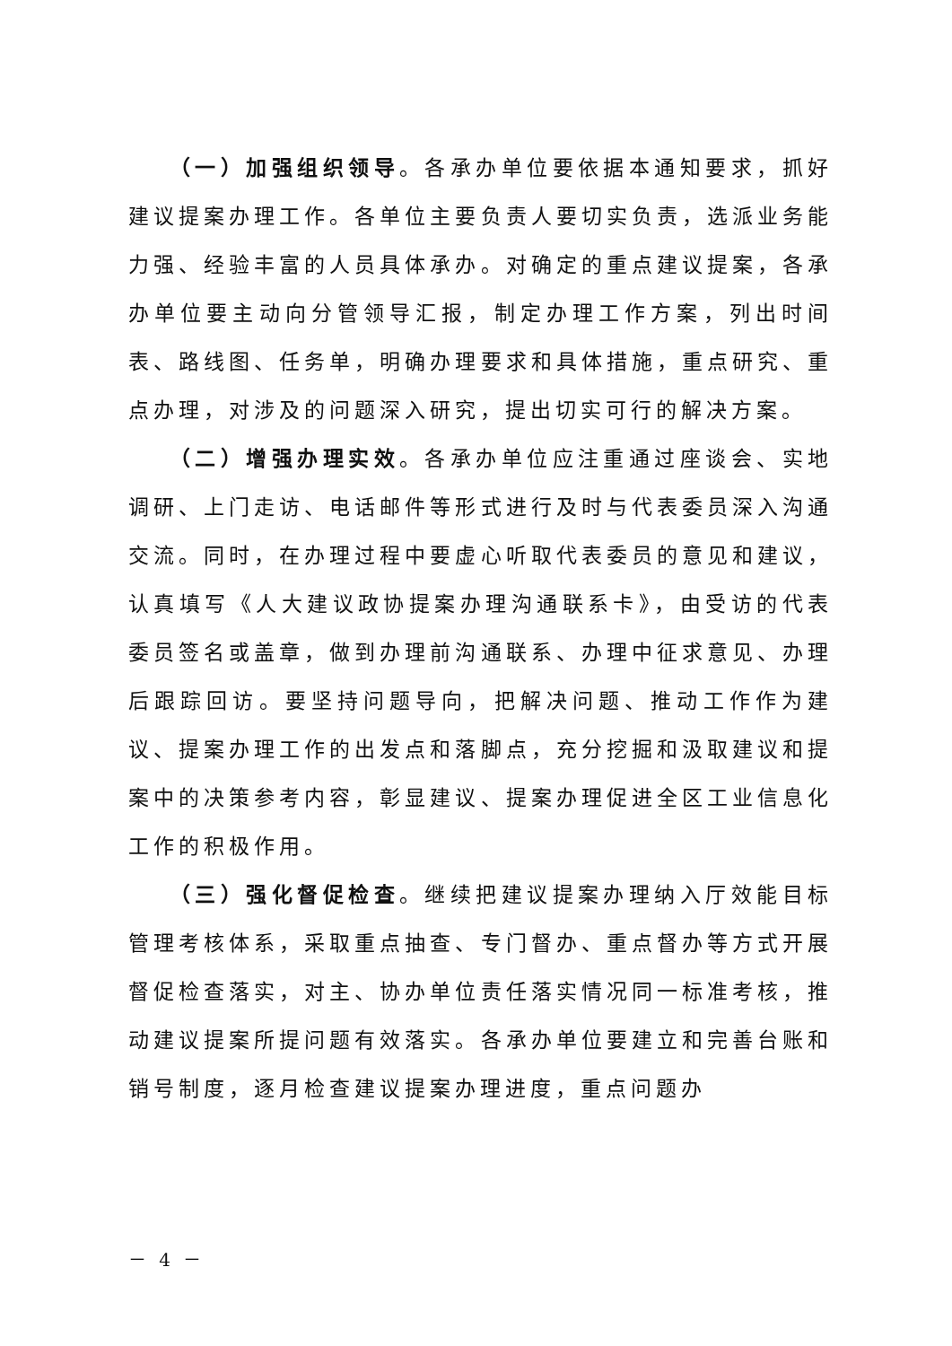（一）加强组织领导。各承办单位要依据本通知要求，抓好建议提案办理工作。各单位主要负责人要切实负责，选派业务能力强、经验丰富的人员具体承办。对确定的重点建议提案，各承办单位要主动向分管领导汇报，制定办理工作方案，列出时间表、路线图、任务单，明确办理要求和具体措施，重点研究、重点办理，对涉及的问题深入研究，提出切实可行的解决方案。
（二）增强办理实效。各承办单位应注重通过座谈会、实地调研、上门走访、电话邮件等形式进行及时与代表委员深入沟通交流。同时，在办理过程中要虚心听取代表委员的意见和建议，认真填写《人大建议政协提案办理沟通联系卡》，由受访的代表委员签名或盖章，做到办理前沟通联系、办理中征求意见、办理后跟踪回访。要坚持问题导向，把解决问题、推动工作作为建议、提案办理工作的出发点和落脚点，充分挖掘和汲取建议和提案中的决策参考内容，彰显建议、提案办理促进全区工业信息化工作的积极作用。
（三）强化督促检查。继续把建议提案办理纳入厅效能目标管理考核体系，采取重点抽查、专门督办、重点督办等方式开展督促检查落实，对主、协办单位责任落实情况同一标准考核，推动建议提案所提问题有效落实。各承办单位要建立和完善台账和销号制度，逐月检查建议提案办理进度，重点问题办
－ 4 －